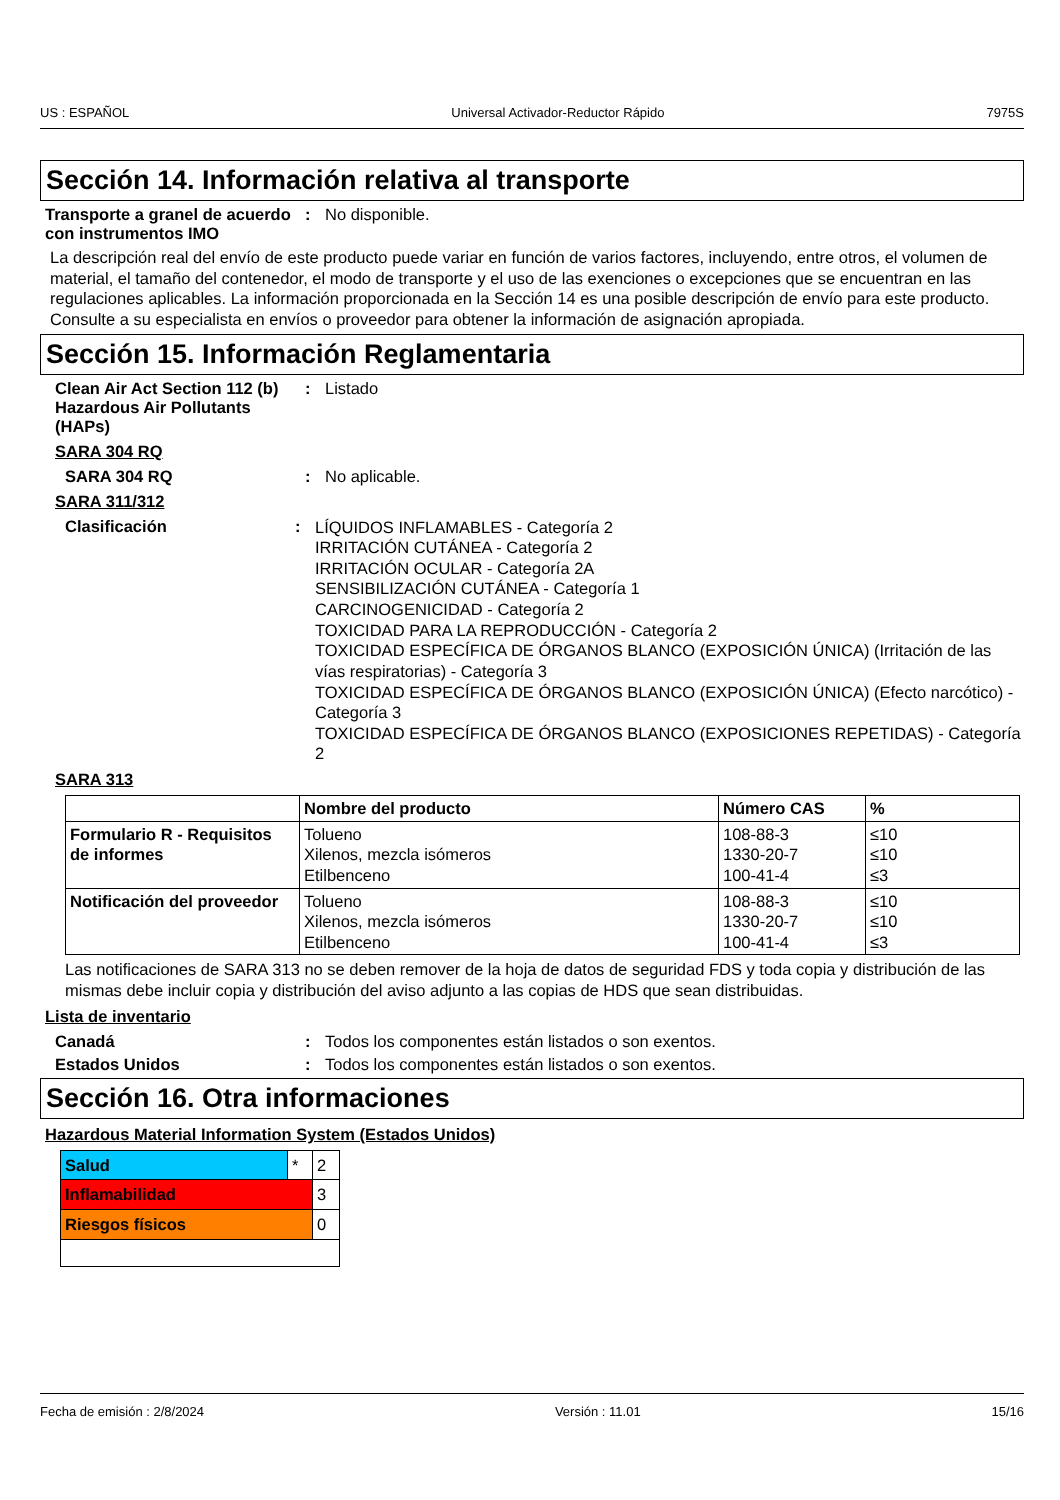US : ESPAÑOL Universal Activador-Reductor Rápido 7975S
Sección 14. Información relativa al transporte
Transporte a granel de acuerdo con instrumentos IMO
: No disponible.
La descripción real del envío de este producto puede variar en función de varios factores, incluyendo, entre otros, el volumen de material, el tamaño del contenedor, el modo de transporte y el uso de las exenciones o excepciones que se encuentran en las regulaciones aplicables. La información proporcionada en la Sección 14 es una posible descripción de envío para este producto. Consulte a su especialista en envíos o proveedor para obtener la información de asignación apropiada.
Sección 15. Información Reglamentaria
Clean Air Act Section 112 (b) Hazardous Air Pollutants (HAPs)
: Listado
SARA 304 RQ
SARA 304 RQ : No aplicable.
SARA 311/312
Clasificación :
LÍQUIDOS INFLAMABLES - Categoría 2
IRRITACIÓN CUTÁNEA - Categoría 2
IRRITACIÓN OCULAR - Categoría 2A
SENSIBILIZACIÓN CUTÁNEA - Categoría 1
CARCINOGENICIDAD - Categoría 2
TOXICIDAD PARA LA REPRODUCCIÓN - Categoría 2
TOXICIDAD ESPECÍFICA DE ÓRGANOS BLANCO (EXPOSICIÓN ÚNICA) (Irritación de las vías respiratorias) - Categoría 3
TOXICIDAD ESPECÍFICA DE ÓRGANOS BLANCO (EXPOSICIÓN ÚNICA) (Efecto narcótico) - Categoría 3
TOXICIDAD ESPECÍFICA DE ÓRGANOS BLANCO (EXPOSICIONES REPETIDAS) - Categoría 2
SARA 313
| | Nombre del producto | Número CAS | % |
| --- | --- | --- | --- |
| Formulario R - Requisitos de informes | Tolueno Xilenos, mezcla isómeros Etilbenceno | 108-88-3 1330-20-7 100-41-4 | ≤10 ≤10 ≤3 |
| Notificación del proveedor | Tolueno Xilenos, mezcla isómeros Etilbenceno | 108-88-3 1330-20-7 100-41-4 | ≤10 ≤10 ≤3 |
Las notificaciones de SARA 313 no se deben remover de la hoja de datos de seguridad FDS y toda copia y distribución de las mismas debe incluir copia y distribución del aviso adjunto a las copias de HDS que sean distribuidas.
Lista de inventario
Canadá : Todos los componentes están listados o son exentos.
Estados Unidos : Todos los componentes están listados o son exentos.
Sección 16. Otra informaciones
Hazardous Material Information System (Estados Unidos)
| Salud | * | 2 |
| Inflamabilidad | | 3 |
| Riesgos físicos | | 0 |
Fecha de emisión : 2/8/2024 Versión : 11.01 15/16